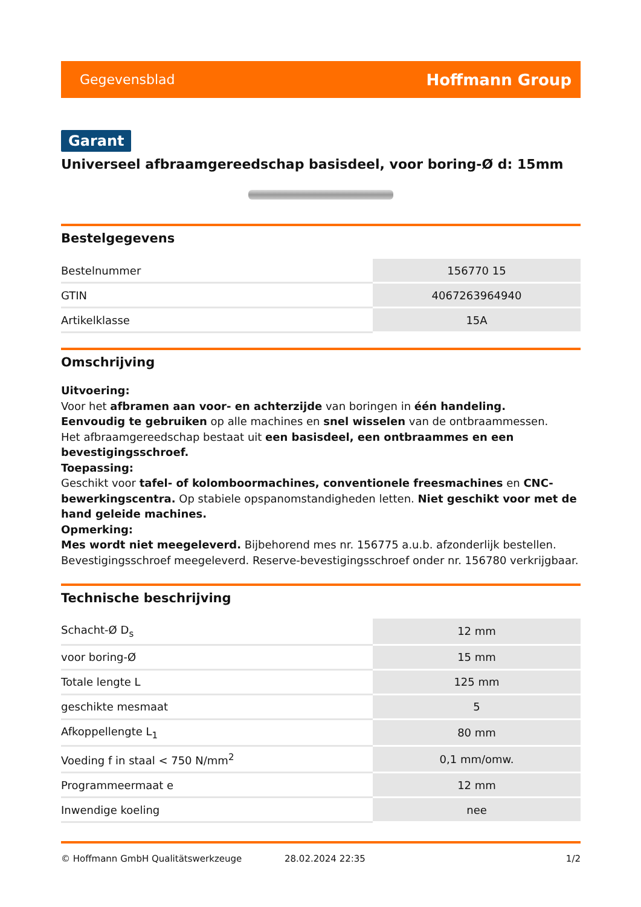Gegevensblad Hoffmann Group
Garant
Universeel afbraamgereedschap basisdeel, voor boring-Ø d: 15mm
Bestelgegevens
| Bestelnummer | 156770 15 |
| GTIN | 4067263964940 |
| Artikelklasse | 15A |
Omschrijving
Uitvoering:
Voor het afbramen aan voor- en achterzijde van boringen in één handeling.
Eenvoudig te gebruiken op alle machines en snel wisselen van de ontbraammessen.
Het afbraamgereedschap bestaat uit een basisdeel, een ontbraammes en een bevestigingsschroef.
Toepassing:
Geschikt voor tafel- of kolomboormachines, conventionele freesmachines en CNC-bewerkingscentra. Op stabiele opspanomstandigheden letten. Niet geschikt voor met de hand geleide machines.
Opmerking:
Mes wordt niet meegeleverd. Bijbehorend mes nr. 156775 a.u.b. afzonderlijk bestellen. Bevestigingsschroef meegeleverd. Reserve-bevestigingsschroef onder nr. 156780 verkrijgbaar.
Technische beschrijving
| Schacht-Ø D<sub>s</sub> | 12 mm |
| voor boring-Ø | 15 mm |
| Totale lengte L | 125 mm |
| geschikte mesmaat | 5 |
| Afkoppellengte L<sub>1</sub> | 80 mm |
| Voeding f in staal < 750 N/mm<sup>2</sup> | 0,1 mm/omw. |
| Programmeermaat e | 12 mm |
| Inwendige koeling | nee |
© Hoffmann GmbH Qualitätswerkzeuge 28.02.2024 22:35 1/2